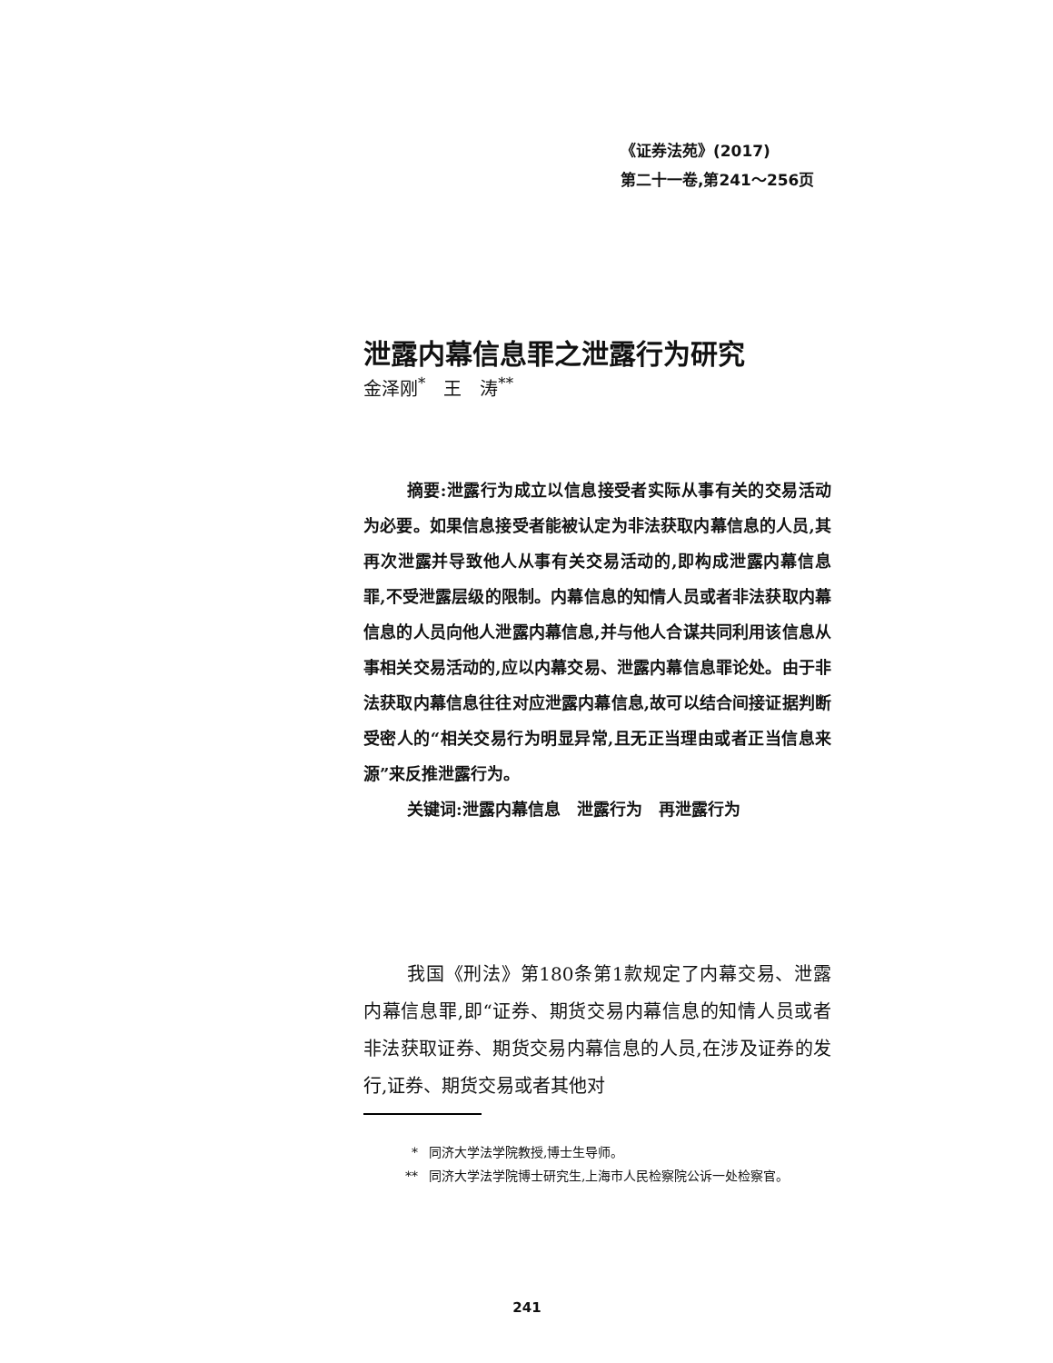《证券法苑》(2017)
第二十一卷,第241～256页
泄露内幕信息罪之泄露行为研究
金泽刚<sup>*</sup>　王　涛<sup>**</sup>
摘要:泄露行为成立以信息接受者实际从事有关的交易活动为必要。如果信息接受者能被认定为非法获取内幕信息的人员,其再次泄露并导致他人从事有关交易活动的,即构成泄露内幕信息罪,不受泄露层级的限制。内幕信息的知情人员或者非法获取内幕信息的人员向他人泄露内幕信息,并与他人合谋共同利用该信息从事相关交易活动的,应以内幕交易、泄露内幕信息罪论处。由于非法获取内幕信息往往对应泄露内幕信息,故可以结合间接证据判断受密人的“相关交易行为明显异常,且无正当理由或者正当信息来源”来反推泄露行为。
关键词:泄露内幕信息　泄露行为　再泄露行为
我国《刑法》第180条第1款规定了内幕交易、泄露内幕信息罪,即“证券、期货交易内幕信息的知情人员或者非法获取证券、期货交易内幕信息的人员,在涉及证券的发行,证券、期货交易或者其他对
* 同济大学法学院教授,博士生导师。
** 同济大学法学院博士研究生,上海市人民检察院公诉一处检察官。
241